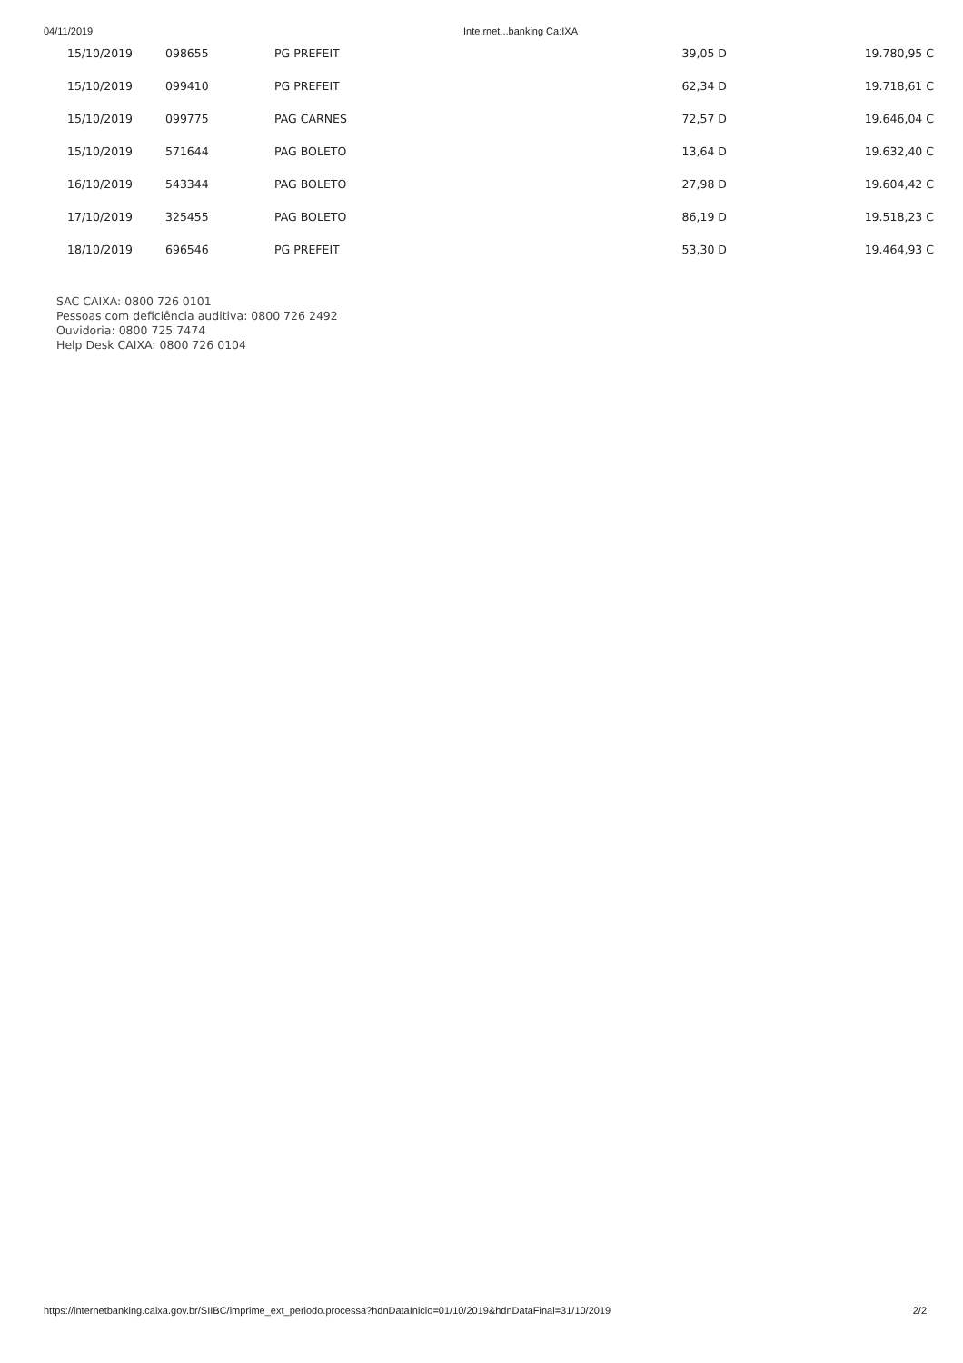04/11/2019 Inte.rnet...banking Ca:IXA
| 15/10/2019 | 098655 | PG PREFEIT | 39,05 D | 19.780,95 C |
| 15/10/2019 | 099410 | PG PREFEIT | 62,34 D | 19.718,61 C |
| 15/10/2019 | 099775 | PAG CARNES | 72,57 D | 19.646,04 C |
| 15/10/2019 | 571644 | PAG BOLETO | 13,64 D | 19.632,40 C |
| 16/10/2019 | 543344 | PAG BOLETO | 27,98 D | 19.604,42 C |
| 17/10/2019 | 325455 | PAG BOLETO | 86,19 D | 19.518,23 C |
| 18/10/2019 | 696546 | PG PREFEIT | 53,30 D | 19.464,93 C |
SAC CAIXA: 0800 726 0101
Pessoas com deficiência auditiva: 0800 726 2492
Ouvidoria: 0800 725 7474
Help Desk CAIXA: 0800 726 0104
https://internetbanking.caixa.gov.br/SIIBC/imprime_ext_periodo.processa?hdnDataInicio=01/10/2019&hdnDataFinal=31/10/2019 2/2